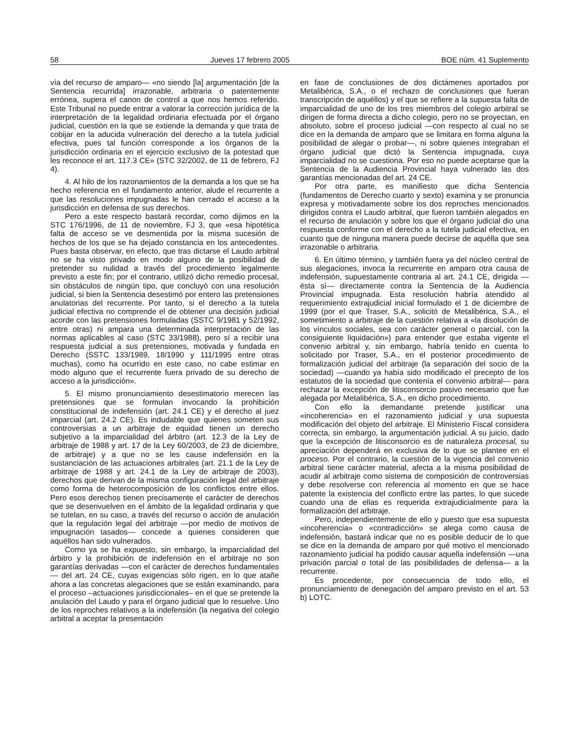58 Jueves 17 febrero 2005 BOE núm. 41 Suplemento
vía del recurso de amparo— «no siendo [la] argumentación [de la Sentencia recurrida] irrazonable, arbitraria o patentemente errónea, supera el canon de control a que nos hemos referido. Este Tribunal no puede entrar a valorar la corrección jurídica de la interpretación de la legalidad ordinaria efectuada por el órgano judicial, cuestión en la que se extiende la demanda y que trata de cobijar en la aducida vulneración del derecho a la tutela judicial efectiva, pues tal función corresponde a los órganos de la jurisdicción ordinaria en el ejercicio exclusivo de la potestad que les reconoce el art. 117.3 CE» (STC 32/2002, de 11 de febrero, FJ 4).
4. Al hilo de los razonamientos de la demanda a los que se ha hecho referencia en el fundamento anterior, alude el recurrente a que las resoluciones impugnadas le han cerrado el acceso a la jurisdicción en defensa de sus derechos.
Pero a este respecto bastará recordar, como dijimos en la STC 176/1996, de 11 de noviembre, FJ 3, que «esa hipotética falta de acceso se ve desmentida por la misma sucesión de hechos de los que se ha dejado constancia en los antecedentes. Pues basta observar, en efecto, que tras dictarse el Laudo arbitral no se ha visto privado en modo alguno de la posibilidad de pretender su nulidad a través del procedimiento legalmente previsto a este fin; por el contrario, utilizó dicho remedio procesal, sin obstáculos de ningún tipo, que concluyó con una resolución judicial, si bien la Sentencia desestimó por entero las pretensiones anulatorias del recurrente. Por tanto, si el derecho a la tutela judicial efectiva no comprende el de obtener una decisión judicial acorde con las pretensiones formuladas (SSTC 9/1981 y 52/1992, entre otras) ni ampara una determinada interpretación de las normas aplicables al caso (STC 33/1988), pero sí a recibir una respuesta judicial a sus pretensiones, motivada y fundada en Derecho (SSTC 133/1989, 18/1990 y 111/1995 entre otras muchas), como ha ocurrido en este caso, no cabe estimar en modo alguno que el recurrente fuera privado de su derecho de acceso a la jurisdicción».
5. El mismo pronunciamiento desestimatorio merecen las pretensiones que se formulan invocando la prohibición constitucional de indefensión (art. 24.1 CE) y el derecho al juez imparcial (art. 24.2 CE). Es indudable que quienes someten sus controversias a un arbitraje de equidad tienen un derecho subjetivo a la imparcialidad del árbitro (art. 12.3 de la Ley de arbitraje de 1988 y art. 17 de la Ley 60/2003, de 23 de diciembre, de arbitraje) y a que no se les cause indefensión en la sustanciación de las actuaciones arbitrales (art. 21.1 de la Ley de arbitraje de 1988 y art. 24.1 de la Ley de arbitraje de 2003), derechos que derivan de la misma configuración legal del arbitraje como forma de heterocomposición de los conflictos entre ellos. Pero esos derechos tienen precisamente el carácter de derechos que se desenvuelven en el ámbito de la legalidad ordinaria y que se tutelan, en su caso, a través del recurso o acción de anulación que la regulación legal del arbitraje —por medio de motivos de impugnación tasados— concede a quienes consideren que aquéllos han sido vulnerados.
Como ya se ha expuesto, sin embargo, la imparcialidad del árbitro y la prohibición de indefensión en el arbitraje no son garantías derivadas —con el carácter de derechos fundamentales— del art. 24 CE, cuyas exigencias sólo rigen, en lo que atañe ahora a las concretas alegaciones que se están examinando, para el proceso –actuaciones jurisdiccionales– en el que se pretende la anulación del Laudo y para el órgano judicial que lo resuelve. Uno de los reproches relativos a la indefensión (la negativa del colegio arbitral a aceptar la presentación
en fase de conclusiones de dos dictámenes aportados por Metalibérica, S.A., o el rechazo de conclusiones que fueran transcripción de aquéllos) y el que se refiere a la supuesta falta de imparcialidad de uno de los tres miembros del colegio arbitral se dirigen de forma directa a dicho colegio, pero no se proyectan, en absoluto, sobre el proceso judicial —con respecto al cual no se dice en la demanda de amparo que se limitara en forma alguna la posibilidad de alegar o probar—, ni sobre quienes integraban el órgano judicial que dictó la Sentencia impugnada, cuya imparcialidad no se cuestiona. Por eso no puede aceptarse que la Sentencia de la Audiencia Provincial haya vulnerado las dos garantías mencionadas del art. 24 CE.
Por otra parte, es manifiesto que dicha Sentencia (fundamentos de Derecho cuarto y sexto) examina y se pronuncia expresa y motivadamente sobre los dos reproches mencionados dirigidos contra el Laudo arbitral, que fueron también alegados en el recurso de anulación y sobre los que el órgano judicial dio una respuesta conforme con el derecho a la tutela judicial efectiva, en cuanto que de ninguna manera puede decirse de aquélla que sea irrazonable o arbitraria.
6. En último término, y también fuera ya del núcleo central de sus alegaciones, invoca la recurrente en amparo otra causa de indefensión, supuestamente contraria al art. 24.1 CE, dirigida —ésta sí— directamente contra la Sentencia de la Audiencia Provincial impugnada. Esta resolución habría atendido al requerimiento extrajudicial inicial formulado el 1 de diciembre de 1999 (por el que Traser, S.A., solicitó de Metalibérica, S.A., el sometimiento a arbitraje de la cuestión relativa a «la disolución de los vínculos sociales, sea con carácter general o parcial, con la consiguiente liquidación») para entender que estaba vigente el convenio arbitral y, sin embargo, habría tenido en cuenta lo solicitado por Traser, S.A., en el posterior procedimiento de formalización judicial del arbitraje (la separación del socio de la sociedad) —cuando ya había sido modificado el precepto de los estatutos de la sociedad que contenía el convenio arbitral— para rechazar la excepción de litisconsorcio pasivo necesario que fue alegada por Metalibérica, S.A., en dicho procedimiento.
Con ello la demandante pretende justificar una «incoherencia» en el razonamiento judicial y una supuesta modificación del objeto del arbitraje. El Ministerio Fiscal considera correcta, sin embargo, la argumentación judicial. A su juicio, dado que la excepción de litisconsorcio es de naturaleza procesal, su apreciación dependerá en exclusiva de lo que se plantee en el proceso. Por el contrario, la cuestión de la vigencia del convenio arbitral tiene carácter material, afecta a la misma posibilidad de acudir al arbitraje como sistema de composición de controversias y debe resolverse con referencia al momento en que se hace patente la existencia del conflicto entre las partes, lo que sucede cuando una de ellas es requerida extrajudicialmente para la formalización del arbitraje.
Pero, independientemente de ello y puesto que esa supuesta «incoherencia» o «contradicción» se alega como causa de indefensión, bastará indicar que no es posible deducir de lo que se dice en la demanda de amparo por qué motivo el mencionado razonamiento judicial ha podido causar aquella indefensión —una privación parcial o total de las posibilidades de defensa— a la recurrente.
Es procedente, por consecuencia de todo ello, el pronunciamiento de denegación del amparo previsto en el art. 53 b) LOTC.